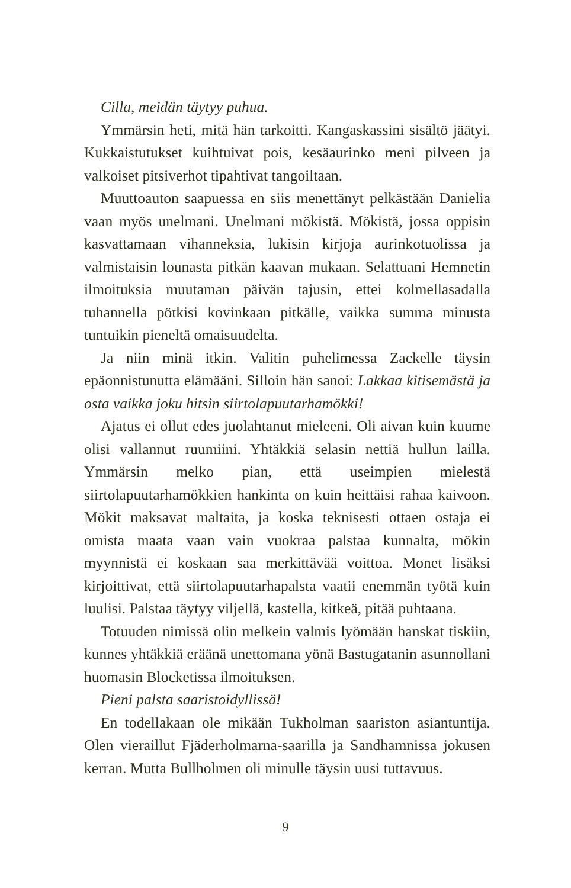Cilla, meidän täytyy puhua.
Ymmärsin heti, mitä hän tarkoitti. Kangaskassini sisältö jäätyi. Kukkaistutukset kuihtuivat pois, kesäaurinko meni pilveen ja valkoiset pitsiverhot tipahtivat tangoiltaan.
Muuttoauton saapuessa en siis menettänyt pelkästään Danielia vaan myös unelmani. Unelmani mökistä. Mökistä, jossa oppisin kasvattamaan vihanneksia, lukisin kirjoja aurinkotuolissa ja valmistaisin lounasta pitkän kaavan mukaan. Selattuani Hemnetin ilmoituksia muutaman päivän tajusin, ettei kolmellasadalla tuhannella pötkisi kovinkaan pitkälle, vaikka summa minusta tuntuikin pieneltä omaisuudelta.
Ja niin minä itkin. Valitin puhelimessa Zackelle täysin epäonnistunutta elämääni. Silloin hän sanoi: Lakkaa kitisemästä ja osta vaikka joku hitsin siirtolapuutarhamökki!
Ajatus ei ollut edes juolahtanut mieleeni. Oli aivan kuin kuume olisi vallannut ruumiini. Yhtäkkiä selasin nettiä hullun lailla. Ymmärsin melko pian, että useimpien mielestä siirtolapuutarhamökkien hankinta on kuin heittäisi rahaa kaivoon. Mökit maksavat maltaita, ja koska teknisesti ottaen ostaja ei omista maata vaan vain vuokraa palstaa kunnalta, mökin myynnistä ei koskaan saa merkittävää voittoa. Monet lisäksi kirjoittivat, että siirtolapuutarhapalsta vaatii enemmän työtä kuin luulisi. Palstaa täytyy viljellä, kastella, kitkeä, pitää puhtaana.
Totuuden nimissä olin melkein valmis lyömään hanskat tiskiin, kunnes yhtäkkiä eräänä unettomana yönä Bastugatanin asunnollani huomasin Blocketissa ilmoituksen.
Pieni palsta saaristoidyllissä!
En todellakaan ole mikään Tukholman saariston asiantuntija. Olen vieraillut Fjäderholmarna-saarilla ja Sandhamnissa jokusen kerran. Mutta Bullholmen oli minulle täysin uusi tuttavuus.
9